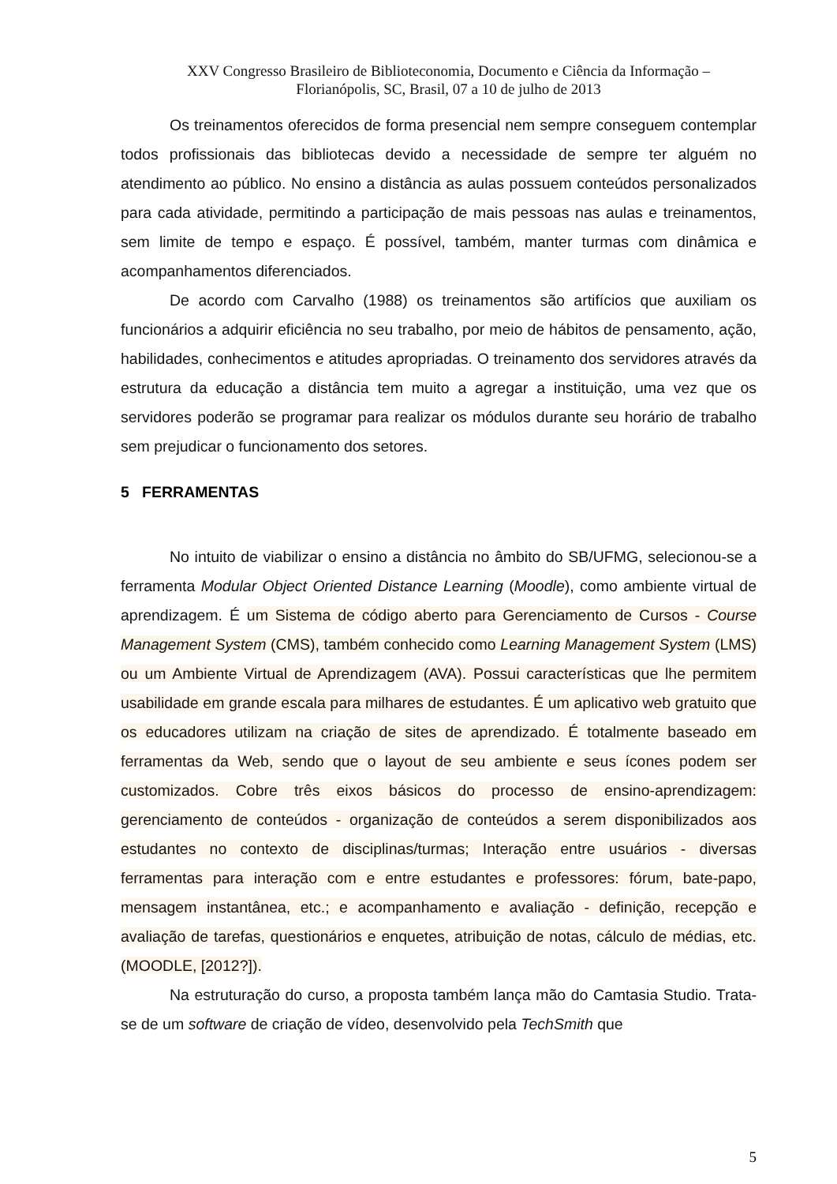XXV Congresso Brasileiro de Biblioteconomia, Documento e Ciência da Informação –
Florianópolis, SC, Brasil, 07 a 10 de julho de 2013
Os treinamentos oferecidos de forma presencial nem sempre conseguem contemplar todos profissionais das bibliotecas devido a necessidade de sempre ter alguém no atendimento ao público. No ensino a distância as aulas possuem conteúdos personalizados para cada atividade, permitindo a participação de mais pessoas nas aulas e treinamentos, sem limite de tempo e espaço. É possível, também, manter turmas com dinâmica e acompanhamentos diferenciados.
De acordo com Carvalho (1988) os treinamentos são artifícios que auxiliam os funcionários a adquirir eficiência no seu trabalho, por meio de hábitos de pensamento, ação, habilidades, conhecimentos e atitudes apropriadas. O treinamento dos servidores através da estrutura da educação a distância tem muito a agregar a instituição, uma vez que os servidores poderão se programar para realizar os módulos durante seu horário de trabalho sem prejudicar o funcionamento dos setores.
5 FERRAMENTAS
No intuito de viabilizar o ensino a distância no âmbito do SB/UFMG, selecionou-se a ferramenta Modular Object Oriented Distance Learning (Moodle), como ambiente virtual de aprendizagem. É um Sistema de código aberto para Gerenciamento de Cursos - Course Management System (CMS), também conhecido como Learning Management System (LMS) ou um Ambiente Virtual de Aprendizagem (AVA). Possui características que lhe permitem usabilidade em grande escala para milhares de estudantes. É um aplicativo web gratuito que os educadores utilizam na criação de sites de aprendizado. É totalmente baseado em ferramentas da Web, sendo que o layout de seu ambiente e seus ícones podem ser customizados. Cobre três eixos básicos do processo de ensino-aprendizagem: gerenciamento de conteúdos - organização de conteúdos a serem disponibilizados aos estudantes no contexto de disciplinas/turmas; Interação entre usuários - diversas ferramentas para interação com e entre estudantes e professores: fórum, bate-papo, mensagem instantânea, etc.; e acompanhamento e avaliação - definição, recepção e avaliação de tarefas, questionários e enquetes, atribuição de notas, cálculo de médias, etc.(MOODLE, [2012?]).
Na estruturação do curso, a proposta também lança mão do Camtasia Studio. Trata-se de um software de criação de vídeo, desenvolvido pela TechSmith que
5